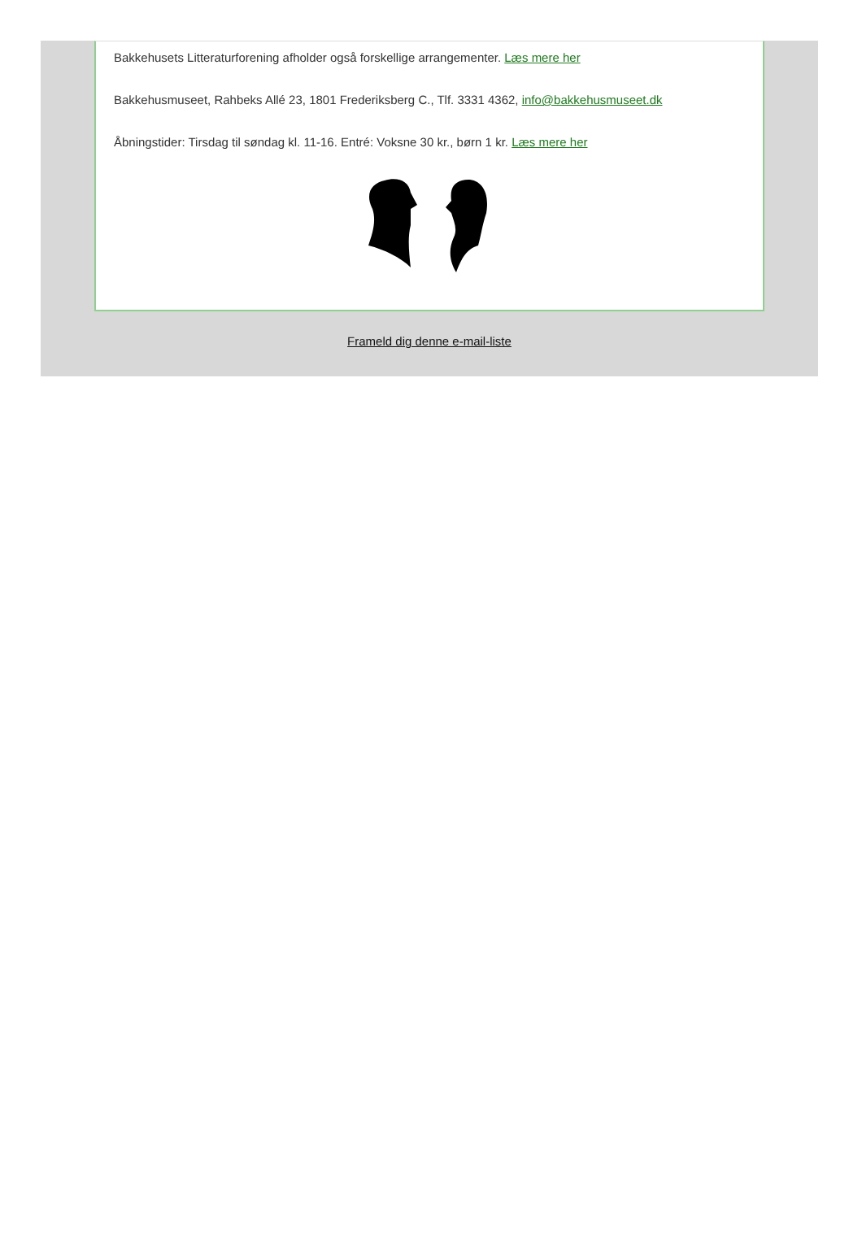Bakkehusets Litteraturforening afholder også forskellige arrangementer. Læs mere her
Bakkehusmuseet, Rahbeks Allé 23, 1801 Frederiksberg C., Tlf. 3331 4362, info@bakkehusmuseet.dk
Åbningstider: Tirsdag til søndag kl. 11-16. Entré: Voksne 30 kr., børn 1 kr. Læs mere her
Frameld dig denne e-mail-liste